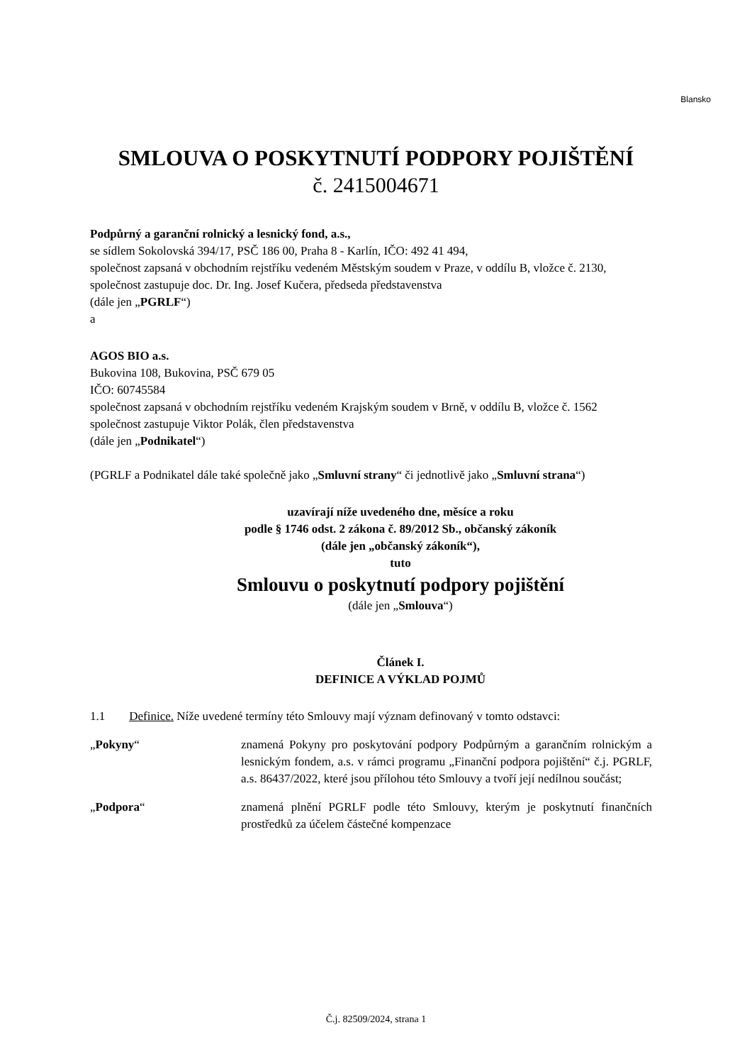Blansko
SMLOUVA O POSKYTNUTÍ PODPORY POJIŠTĚNÍ
č. 2415004671
Podpůrný a garanční rolnický a lesnický fond, a.s.,
se sídlem Sokolovská 394/17, PSČ 186 00, Praha 8 - Karlín, IČO: 492 41 494,
společnost zapsaná v obchodním rejstříku vedeném Městským soudem v Praze, v oddílu B, vložce č. 2130,
společnost zastupuje doc. Dr. Ing. Josef Kučera, předseda představenstva
(dále jen „PGRLF“)
a
AGOS BIO a.s.
Bukovina 108, Bukovina, PSČ 679 05
IČO: 60745584
společnost zapsaná v obchodním rejstříku vedeném Krajským soudem v Brně, v oddílu B, vložce č. 1562
společnost zastupuje Viktor Polák, člen představenstva
(dále jen „Podnikatel“)
(PGRLF a Podnikatel dále také společně jako „Smluvní strany“ či jednotlivě jako „Smluvní strana“)
uzavírají níže uvedeného dne, měsíce a roku
podle § 1746 odst. 2 zákona č. 89/2012 Sb., občanský zákoník
(dále jen „občanský zákoník“),
tuto
Smlouvu o poskytnutí podpory pojištění
(dále jen „Smlouva“)
Článek I.
DEFINICE A VÝKLAD POJMŮ
1.1 Definice. Níže uvedené termíny této Smlouvy mají význam definovaný v tomto odstavci:
„Pokyny“ znamená Pokyny pro poskytování podpory Podpůrným a garančním rolnickým a lesnickým fondem, a.s. v rámci programu „Finanční podpora pojištění“ č.j. PGRLF, a.s. 86437/2022, které jsou přílohou této Smlouvy a tvoří její nedílnou součást;
„Podpora“ znamená plnění PGRLF podle této Smlouvy, kterým je poskytnutí finančních prostředků za účelem částečné kompenzace
Č.j. 82509/2024, strana 1